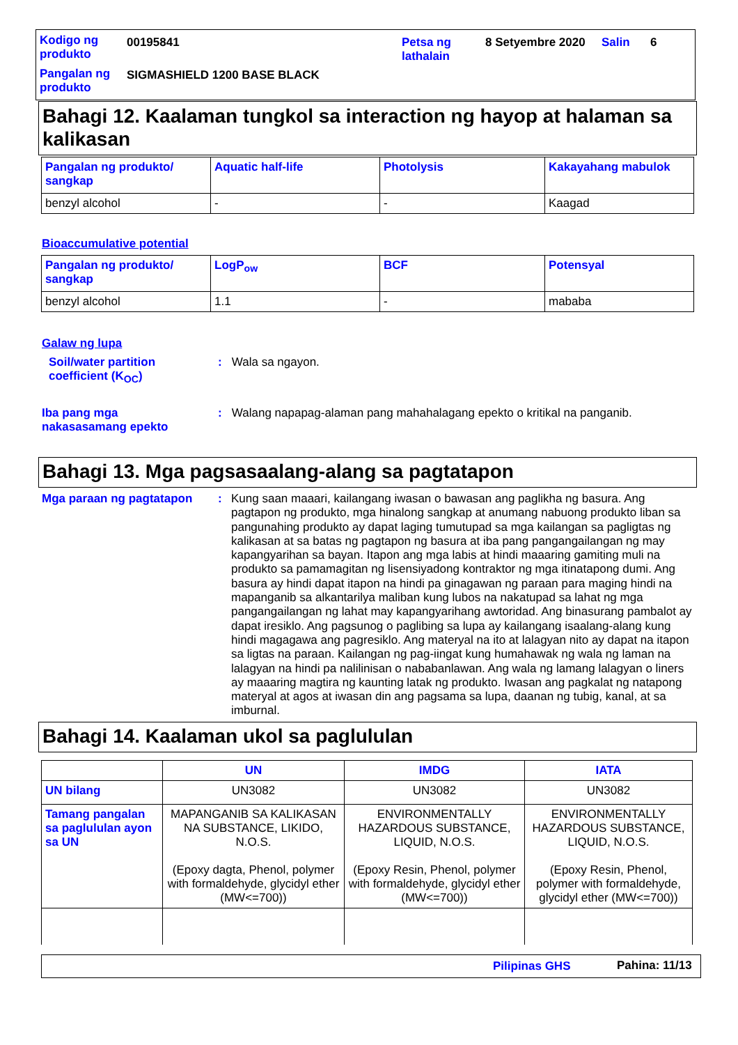Kodigo ng produkto
00195841
Petsa ng lathalain
8 Setyembre 2020 Salin 6
Pangalan ng produkto
SIGMASHIELD 1200 BASE BLACK
Bahagi 12. Kaalaman tungkol sa interaction ng hayop at halaman sa kalikasan
| Pangalan ng produkto/ sangkap | Aquatic half-life | Photolysis | Kakayahang mabulok |
| --- | --- | --- | --- |
| benzyl alcohol | - | - | Kaagad |
Bioaccumulative potential
| Pangalan ng produkto/ sangkap | LogP<sub>ow</sub> | BCF | Potensyal |
| --- | --- | --- | --- |
| benzyl alcohol | 1.1 | - | mababa |
Galaw ng lupa
Soil/water partition coefficient (K<sub>OC</sub>)
: Wala sa ngayon.
Iba pang mga nakasasamang epekto
: Walang napapag-alaman pang mahahalagang epekto o kritikal na panganib.
Bahagi 13. Mga pagsasaalang-alang sa pagtatapon
Mga paraan ng pagtatapon :
Kung saan maaari, kailangang iwasan o bawasan ang paglikha ng basura. Ang pagtapon ng produkto, mga hinalong sangkap at anumang nabuong produkto liban sa pangunahing produkto ay dapat laging tumutupad sa mga kailangan sa pagligtas ng kalikasan at sa batas ng pagtapon ng basura at iba pang pangangailangan ng may kapangyarihan sa bayan. Itapon ang mga labis at hindi maaaring gamiting muli na produkto sa pamamagitan ng lisensiyadong kontraktor ng mga itinatapong dumi. Ang basura ay hindi dapat itapon na hindi pa ginagawan ng paraan para maging hindi na mapanganib sa alkantarilya maliban kung lubos na nakatupad sa lahat ng mga pangangailangan ng lahat may kapangyarihang awtoridad. Ang binasurang pambalot ay dapat iresiklo. Ang pagsunog o paglibing sa lupa ay kailangang isaalang-alang kung hindi magagawa ang pagresiklo. Ang materyal na ito at lalagyan nito ay dapat na itapon sa ligtas na paraan. Kailangan ng pag-iingat kung humahawak ng wala ng laman na lalagyan na hindi pa nalilinisan o nababanlawan. Ang wala ng lamang lalagyan o liners ay maaaring magtira ng kaunting latak ng produkto. Iwasan ang pagkalat ng natapong materyal at agos at iwasan din ang pagsama sa lupa, daanan ng tubig, kanal, at sa imburnal.
Bahagi 14. Kaalaman ukol sa paglululan
| | UN | IMDG | IATA |
| --- | --- | --- | --- |
| UN bilang | UN3082 | UN3082 | UN3082 |
| Tamang pangalan sa paglululan ayon sa UN | MAPANGANIB SA KALIKASAN NA SUBSTANCE, LIKIDO, N.O.S. (Epoxy dagta, Phenol, polymer with formaldehyde, glycidyl ether (MW<=700)) | ENVIRONMENTALLY HAZARDOUS SUBSTANCE, LIQUID, N.O.S. (Epoxy Resin, Phenol, polymer with formaldehyde, glycidyl ether (MW<=700)) | ENVIRONMENTALLY HAZARDOUS SUBSTANCE, LIQUID, N.O.S. (Epoxy Resin, Phenol, polymer with formaldehyde, glycidyl ether (MW<=700)) |
Pilipinas GHS Pahina: 11/13